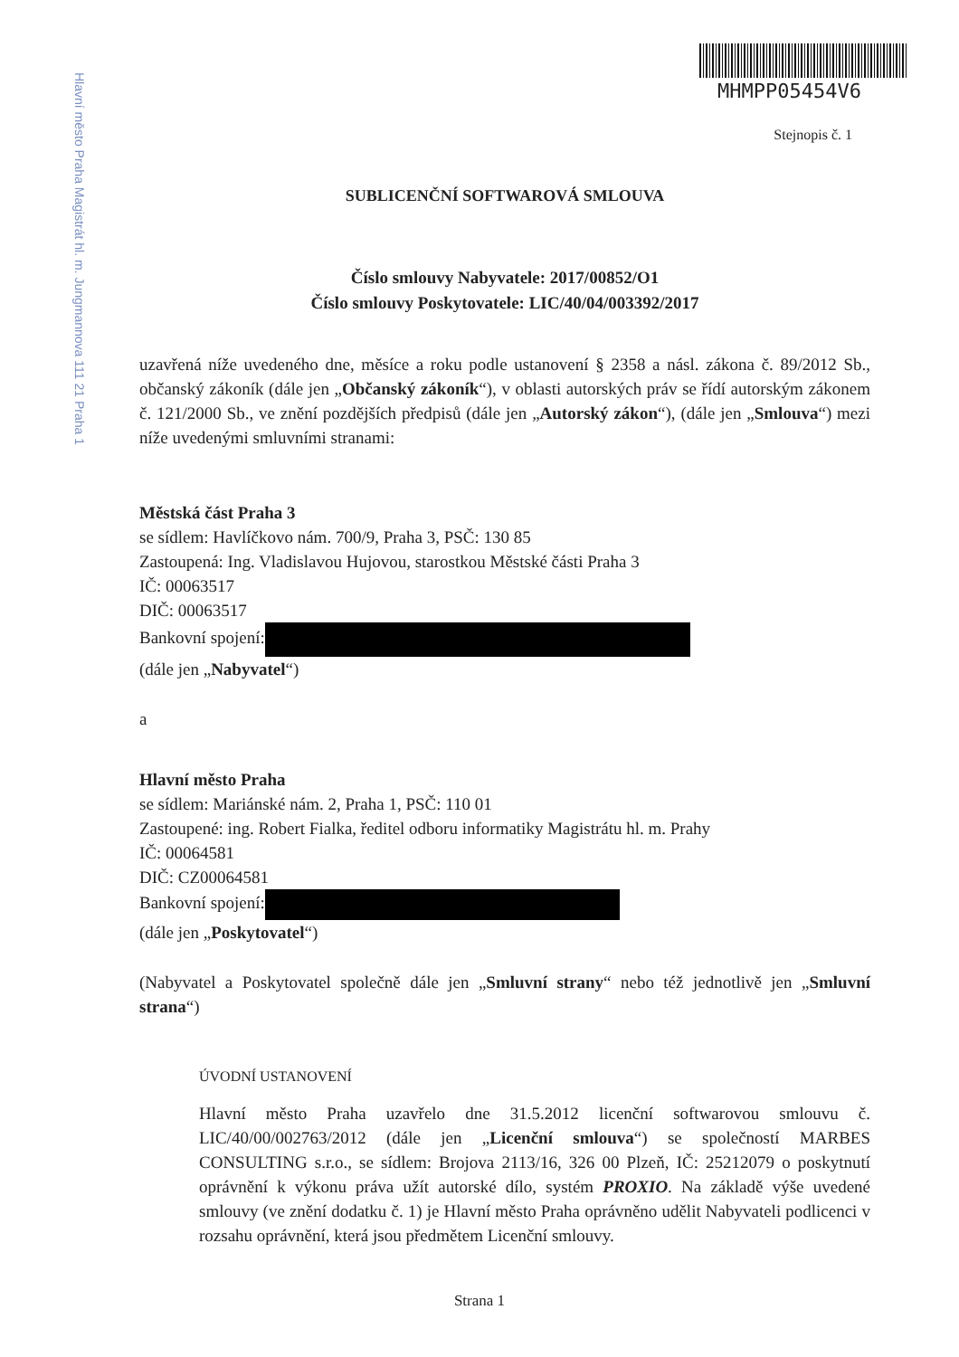Hlavní město Praha Magistrát hl. m. Jungmannova 111 21 Praha 1
MHMPP05454V6
Stejnopis č. 1
SUBLICENČNÍ SOFTWAROVÁ SMLOUVA
Číslo smlouvy Nabyvatele: 2017/00852/O1
Číslo smlouvy Poskytovatele: LIC/40/04/003392/2017
uzavřená níže uvedeného dne, měsíce a roku podle ustanovení § 2358 a násl. zákona č. 89/2012 Sb., občanský zákoník (dále jen „Občanský zákoník“), v oblasti autorských práv se řídí autorským zákonem č. 121/2000 Sb., ve znění pozdějších předpisů (dále jen „Autorský zákon“), (dále jen „Smlouva“) mezi níže uvedenými smluvními stranami:
Městská část Praha 3
se sídlem: Havlíčkovo nám. 700/9, Praha 3, PSČ: 130 85
Zastoupená: Ing. Vladislavou Hujovou, starostkou Městské části Praha 3
IČ: 00063517
DIČ: 00063517
Bankovní spojení:
(dále jen „Nabyvatel“)
a
Hlavní město Praha
se sídlem: Mariánské nám. 2, Praha 1, PSČ: 110 01
Zastoupené: ing. Robert Fialka, ředitel odboru informatiky Magistrátu hl. m. Prahy
IČ: 00064581
DIČ: CZ00064581
Bankovní spojení:
(dále jen „Poskytovatel“)
(Nabyvatel a Poskytovatel společně dále jen „Smluvní strany“ nebo též jednotlivě jen „Smluvní strana“)
ÚVODNÍ USTANOVENÍ
Hlavní město Praha uzavřelo dne 31.5.2012 licenční softwarovou smlouvu č. LIC/40/00/002763/2012 (dále jen „Licenční smlouva“) se společností MARBES CONSULTING s.r.o., se sídlem: Brojova 2113/16, 326 00 Plzeň, IČ: 25212079 o poskytnutí oprávnění k výkonu práva užít autorské dílo, systém PROXIO. Na základě výše uvedené smlouvy (ve znění dodatku č. 1) je Hlavní město Praha oprávněno udělit Nabyvateli podlicenci v rozsahu oprávnění, která jsou předmětem Licenční smlouvy.
Strana 1